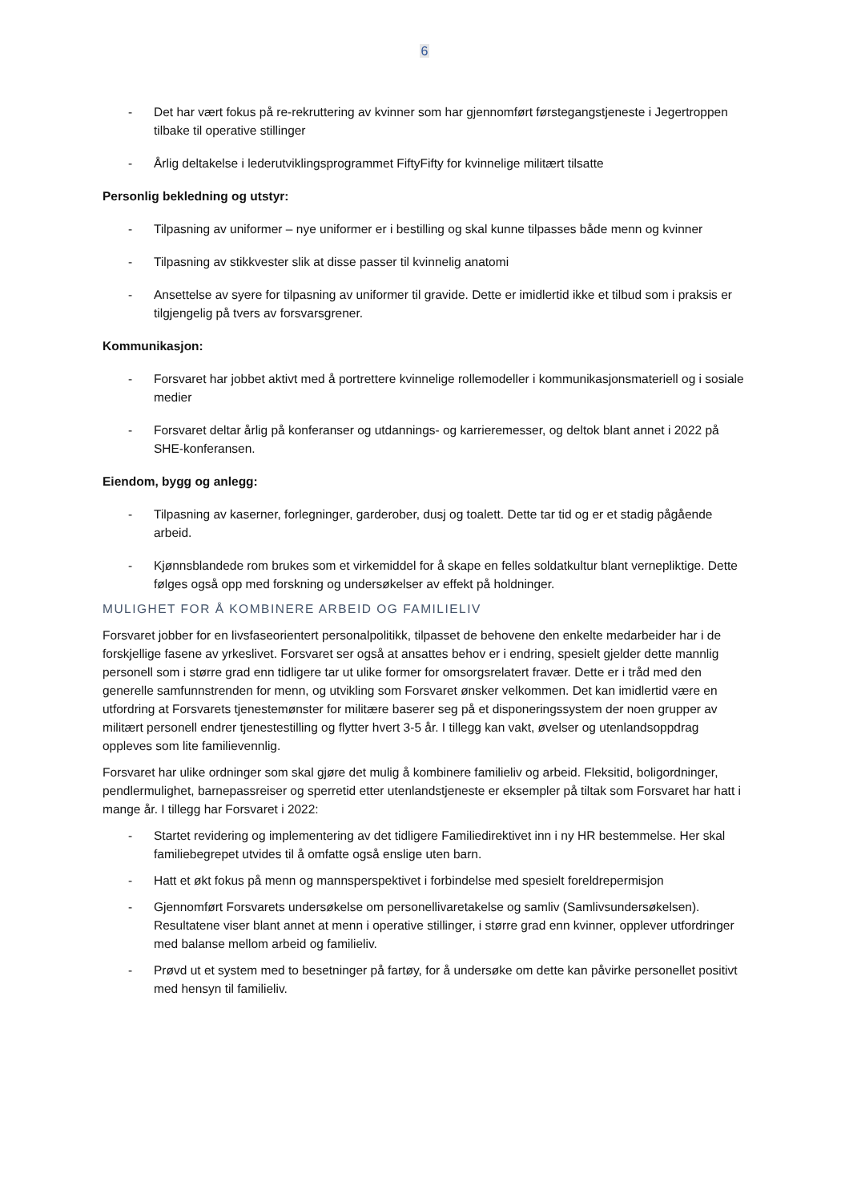6
- Det har vært fokus på re-rekruttering av kvinner som har gjennomført førstegangstjeneste i Jegertroppen tilbake til operative stillinger
- Årlig deltakelse i lederutviklingsprogrammet FiftyFifty for kvinnelige militært tilsatte
Personlig bekledning og utstyr:
- Tilpasning av uniformer – nye uniformer er i bestilling og skal kunne tilpasses både menn og kvinner
- Tilpasning av stikkvester slik at disse passer til kvinnelig anatomi
- Ansettelse av syere for tilpasning av uniformer til gravide. Dette er imidlertid ikke et tilbud som i praksis er tilgjengelig på tvers av forsvarsgrener.
Kommunikasjon:
- Forsvaret har jobbet aktivt med å portrettere kvinnelige rollemodeller i kommunikasjonsmateriell og i sosiale medier
- Forsvaret deltar årlig på konferanser og utdannings- og karrieremesser, og deltok blant annet i 2022 på SHE-konferansen.
Eiendom, bygg og anlegg:
- Tilpasning av kaserner, forlegninger, garderober, dusj og toalett. Dette tar tid og er et stadig pågående arbeid.
- Kjønnsblandede rom brukes som et virkemiddel for å skape en felles soldatkultur blant vernepliktige. Dette følges også opp med forskning og undersøkelser av effekt på holdninger.
MULIGHET FOR Å KOMBINERE ARBEID OG FAMILIELIV
Forsvaret jobber for en livsfaseorientert personalpolitikk, tilpasset de behovene den enkelte medarbeider har i de forskjellige fasene av yrkeslivet. Forsvaret ser også at ansattes behov er i endring, spesielt gjelder dette mannlig personell som i større grad enn tidligere tar ut ulike former for omsorgsrelatert fravær. Dette er i tråd med den generelle samfunnstrenden for menn, og utvikling som Forsvaret ønsker velkommen. Det kan imidlertid være en utfordring at Forsvarets tjenestemønster for militære baserer seg på et disponeringssystem der noen grupper av militært personell endrer tjenestestilling og flytter hvert 3-5 år. I tillegg kan vakt, øvelser og utenlandsoppdrag oppleves som lite familievennlig.
Forsvaret har ulike ordninger som skal gjøre det mulig å kombinere familieliv og arbeid. Fleksitid, boligordninger, pendlermulighet, barnepassreiser og sperretid etter utenlandstjeneste er eksempler på tiltak som Forsvaret har hatt i mange år. I tillegg har Forsvaret i 2022:
- Startet revidering og implementering av det tidligere Familiedirektivet inn i ny HR bestemmelse. Her skal familiebegrepet utvides til å omfatte også enslige uten barn.
- Hatt et økt fokus på menn og mannsperspektivet i forbindelse med spesielt foreldrepermisjon
- Gjennomført Forsvarets undersøkelse om personellivaretakelse og samliv (Samlivsundersøkelsen). Resultatene viser blant annet at menn i operative stillinger, i større grad enn kvinner, opplever utfordringer med balanse mellom arbeid og familieliv.
- Prøvd ut et system med to besetninger på fartøy, for å undersøke om dette kan påvirke personellet positivt med hensyn til familieliv.